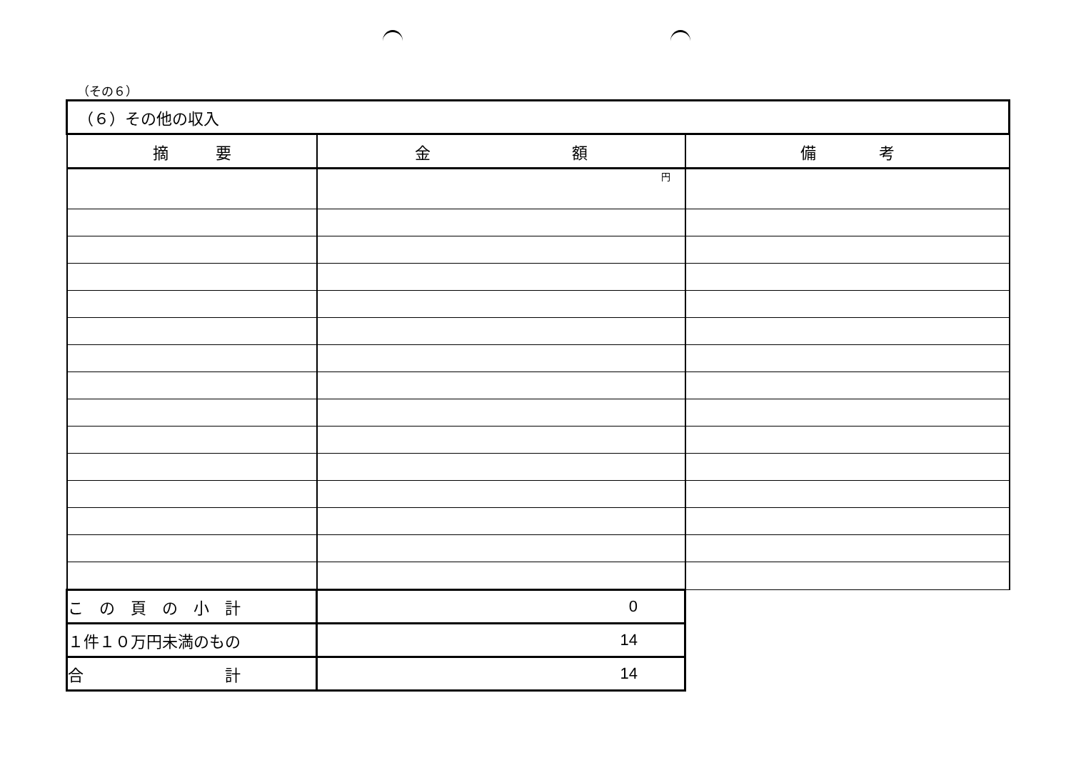（その６）
| （６）その他の収入 | | |
| 摘 要 | 金 額 | 備 考 |
| | 円 | |
| こ の 頁 の 小 計 | 0 | |
| １件１０万円未満のもの | 14 | |
| 合 計 | 14 | |